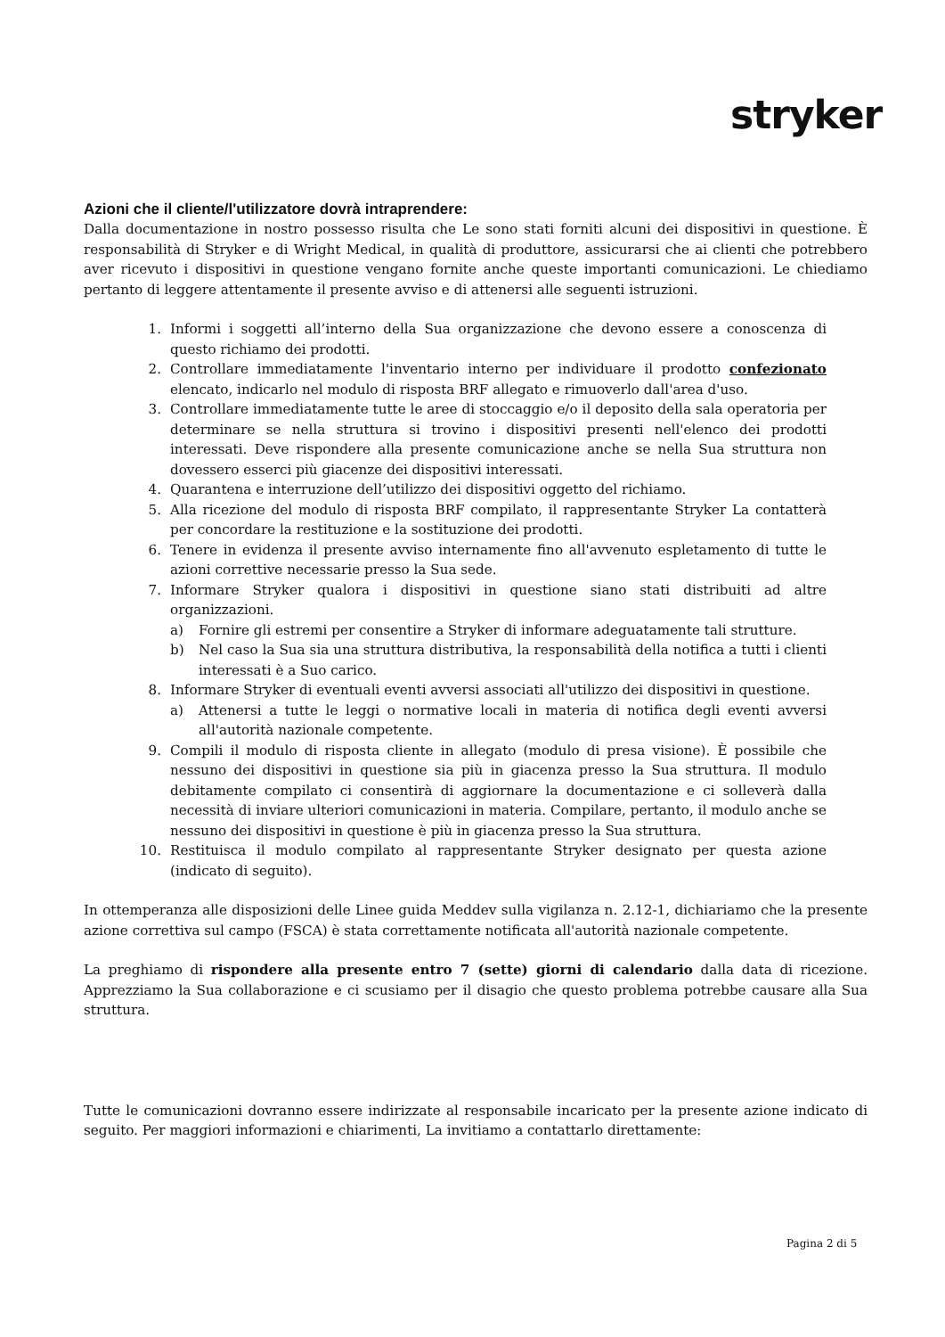stryker
Azioni che il cliente/l'utilizzatore dovrà intraprendere:
Dalla documentazione in nostro possesso risulta che Le sono stati forniti alcuni dei dispositivi in questione. È responsabilità di Stryker e di Wright Medical, in qualità di produttore, assicurarsi che ai clienti che potrebbero aver ricevuto i dispositivi in questione vengano fornite anche queste importanti comunicazioni. Le chiediamo pertanto di leggere attentamente il presente avviso e di attenersi alle seguenti istruzioni.
1. Informi i soggetti all’interno della Sua organizzazione che devono essere a conoscenza di questo richiamo dei prodotti.
2. Controllare immediatamente l'inventario interno per individuare il prodotto confezionato elencato, indicarlo nel modulo di risposta BRF allegato e rimuoverlo dall'area d'uso.
3. Controllare immediatamente tutte le aree di stoccaggio e/o il deposito della sala operatoria per determinare se nella struttura si trovino i dispositivi presenti nell'elenco dei prodotti interessati. Deve rispondere alla presente comunicazione anche se nella Sua struttura non dovessero esserci più giacenze dei dispositivi interessati.
4. Quarantena e interruzione dell’utilizzo dei dispositivi oggetto del richiamo.
5. Alla ricezione del modulo di risposta BRF compilato, il rappresentante Stryker La contatterà per concordare la restituzione e la sostituzione dei prodotti.
6. Tenere in evidenza il presente avviso internamente fino all'avvenuto espletamento di tutte le azioni correttive necessarie presso la Sua sede.
7. Informare Stryker qualora i dispositivi in questione siano stati distribuiti ad altre organizzazioni.
a) Fornire gli estremi per consentire a Stryker di informare adeguatamente tali strutture.
b) Nel caso la Sua sia una struttura distributiva, la responsabilità della notifica a tutti i clienti interessati è a Suo carico.
8. Informare Stryker di eventuali eventi avversi associati all'utilizzo dei dispositivi in questione.
a) Attenersi a tutte le leggi o normative locali in materia di notifica degli eventi avversi all'autorità nazionale competente.
9. Compili il modulo di risposta cliente in allegato (modulo di presa visione). È possibile che nessuno dei dispositivi in questione sia più in giacenza presso la Sua struttura. Il modulo debitamente compilato ci consentirà di aggiornare la documentazione e ci solleverà dalla necessità di inviare ulteriori comunicazioni in materia. Compilare, pertanto, il modulo anche se nessuno dei dispositivi in questione è più in giacenza presso la Sua struttura.
10. Restituisca il modulo compilato al rappresentante Stryker designato per questa azione (indicato di seguito).
In ottemperanza alle disposizioni delle Linee guida Meddev sulla vigilanza n. 2.12-1, dichiariamo che la presente azione correttiva sul campo (FSCA) è stata correttamente notificata all'autorità nazionale competente.
La preghiamo di rispondere alla presente entro 7 (sette) giorni di calendario dalla data di ricezione. Apprezziamo la Sua collaborazione e ci scusiamo per il disagio che questo problema potrebbe causare alla Sua struttura.
Tutte le comunicazioni dovranno essere indirizzate al responsabile incaricato per la presente azione indicato di seguito. Per maggiori informazioni e chiarimenti, La invitiamo a contattarlo direttamente:
Pagina 2 di 5